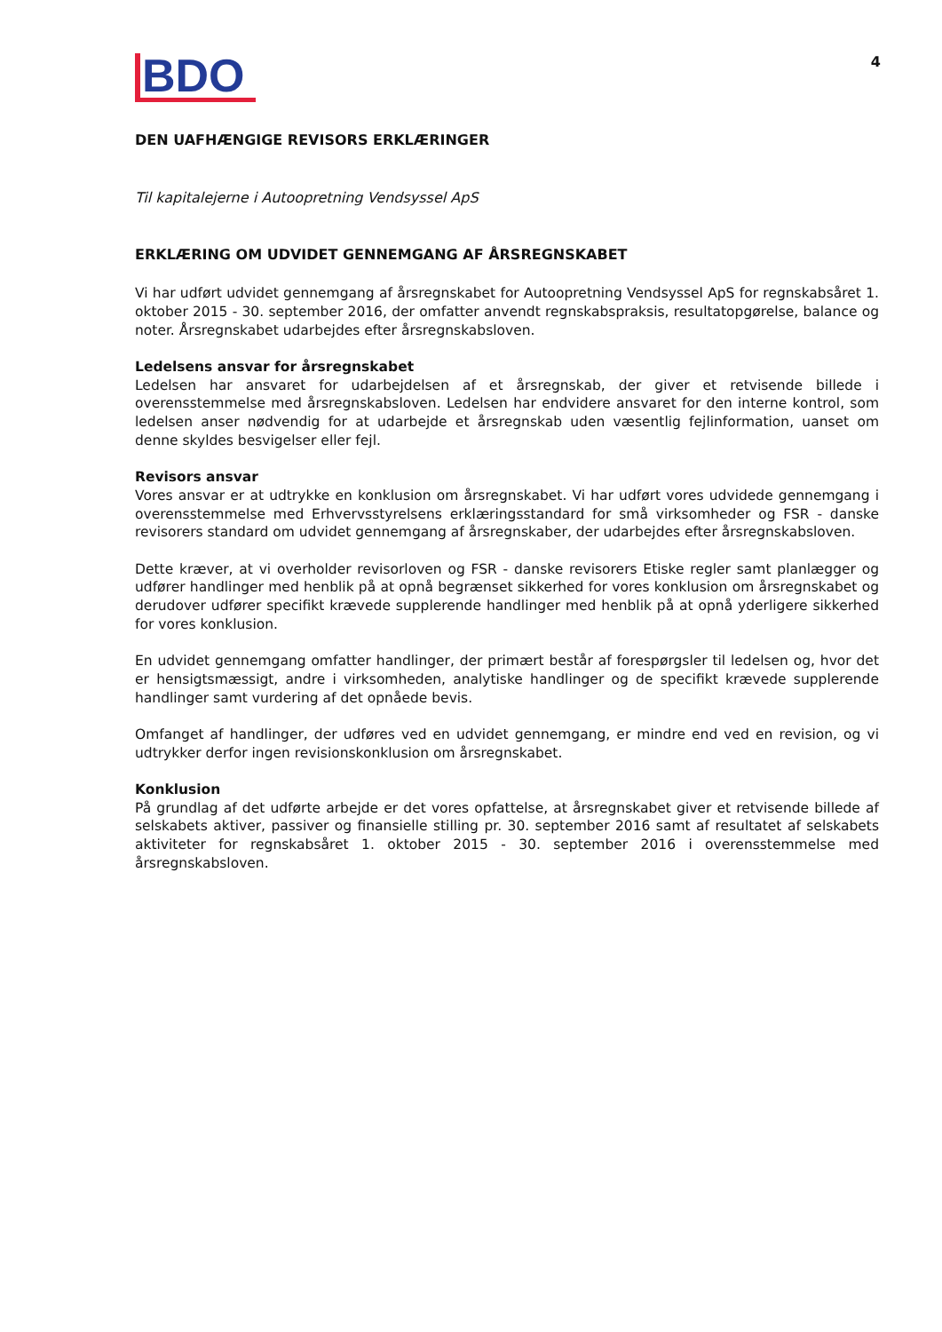BDO
4
DEN UAFHÆNGIGE REVISORS ERKLÆRINGER
Til kapitalejerne i Autoopretning Vendsyssel ApS
ERKLÆRING OM UDVIDET GENNEMGANG AF ÅRSREGNSKABET
Vi har udført udvidet gennemgang af årsregnskabet for Autoopretning Vendsyssel ApS for regnskabsåret 1. oktober 2015 - 30. september 2016, der omfatter anvendt regnskabspraksis, resultatopgørelse, balance og noter. Årsregnskabet udarbejdes efter årsregnskabsloven.
Ledelsens ansvar for årsregnskabet
Ledelsen har ansvaret for udarbejdelsen af et årsregnskab, der giver et retvisende billede i overensstemmelse med årsregnskabsloven. Ledelsen har endvidere ansvaret for den interne kontrol, som ledelsen anser nødvendig for at udarbejde et årsregnskab uden væsentlig fejlinformation, uanset om denne skyldes besvigelser eller fejl.
Revisors ansvar
Vores ansvar er at udtrykke en konklusion om årsregnskabet. Vi har udført vores udvidede gennemgang i overensstemmelse med Erhvervsstyrelsens erklæringsstandard for små virksomheder og FSR - danske revisorers standard om udvidet gennemgang af årsregnskaber, der udarbejdes efter årsregnskabsloven.
Dette kræver, at vi overholder revisorloven og FSR - danske revisorers Etiske regler samt planlægger og udfører handlinger med henblik på at opnå begrænset sikkerhed for vores konklusion om årsregnskabet og derudover udfører specifikt krævede supplerende handlinger med henblik på at opnå yderligere sikkerhed for vores konklusion.
En udvidet gennemgang omfatter handlinger, der primært består af forespørgsler til ledelsen og, hvor det er hensigtsmæssigt, andre i virksomheden, analytiske handlinger og de specifikt krævede supplerende handlinger samt vurdering af det opnåede bevis.
Omfanget af handlinger, der udføres ved en udvidet gennemgang, er mindre end ved en revision, og vi udtrykker derfor ingen revisionskonklusion om årsregnskabet.
Konklusion
På grundlag af det udførte arbejde er det vores opfattelse, at årsregnskabet giver et retvisende billede af selskabets aktiver, passiver og finansielle stilling pr. 30. september 2016 samt af resultatet af selskabets aktiviteter for regnskabsåret 1. oktober 2015 - 30. september 2016 i overensstemmelse med årsregnskabsloven.